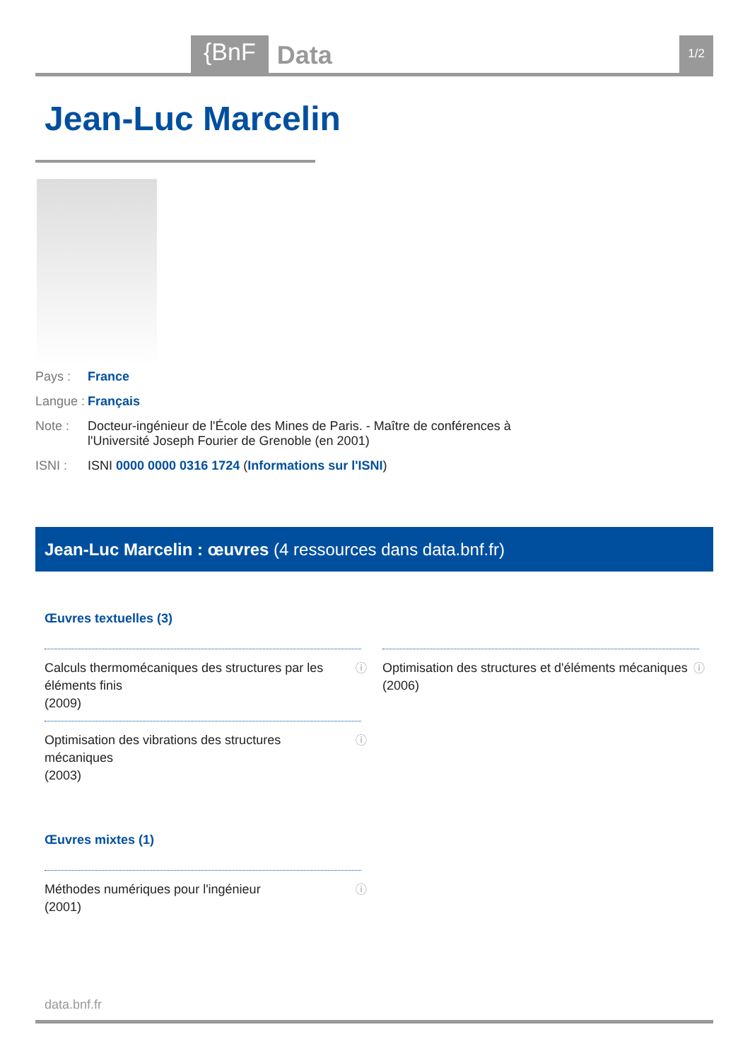{BnF Data 1/2
Jean-Luc Marcelin
Pays : France
Langue : Français
Note : Docteur-ingénieur de l'École des Mines de Paris. - Maître de conférences à
l'Université Joseph Fourier de Grenoble (en 2001)
ISNI : ISNI 0000 0000 0316 1724 (Informations sur l'ISNI)
Jean-Luc Marcelin : œuvres (4 ressources dans data.bnf.fr)
Œuvres textuelles (3)
Calculs thermomécaniques des structures par les
éléments finis
(2009)
ⓘ
Optimisation des structures et d'éléments mécaniques
(2006)
ⓘ
Optimisation des vibrations des structures
mécaniques
(2003)
ⓘ
Œuvres mixtes (1)
Méthodes numériques pour l'ingénieur
(2001)
ⓘ
data.bnf.fr